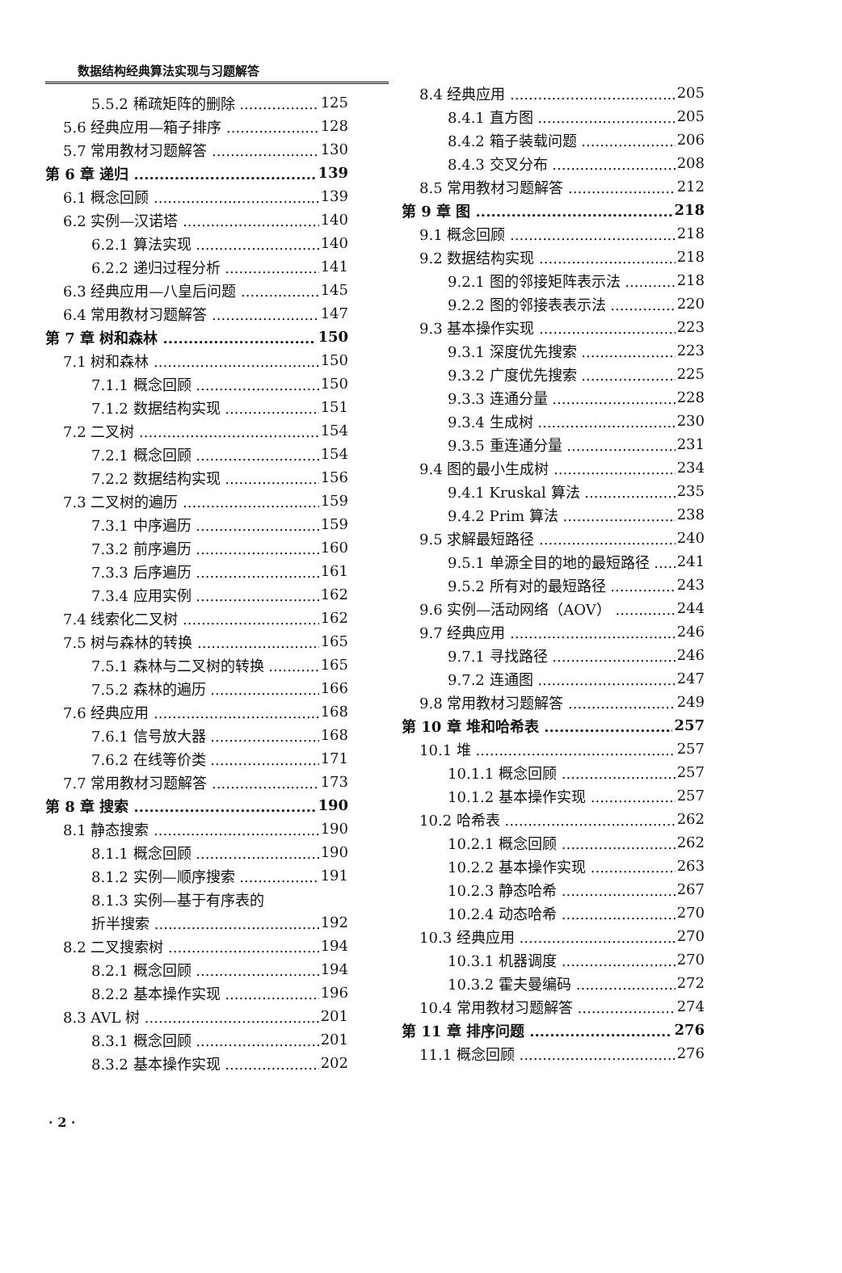数据结构经典算法实现与习题解答
5.5.2 稀疏矩阵的删除 125
5.6 经典应用—箱子排序 128
5.7 常用教材习题解答 130
第 6 章 递归 139
6.1 概念回顾 139
6.2 实例—汉诺塔 140
6.2.1 算法实现 140
6.2.2 递归过程分析 141
6.3 经典应用—八皇后问题 145
6.4 常用教材习题解答 147
第 7 章 树和森林 150
7.1 树和森林 150
7.1.1 概念回顾 150
7.1.2 数据结构实现 151
7.2 二叉树 154
7.2.1 概念回顾 154
7.2.2 数据结构实现 156
7.3 二叉树的遍历 159
7.3.1 中序遍历 159
7.3.2 前序遍历 160
7.3.3 后序遍历 161
7.3.4 应用实例 162
7.4 线索化二叉树 162
7.5 树与森林的转换 165
7.5.1 森林与二叉树的转换 165
7.5.2 森林的遍历 166
7.6 经典应用 168
7.6.1 信号放大器 168
7.6.2 在线等价类 171
7.7 常用教材习题解答 173
第 8 章 搜索 190
8.1 静态搜索 190
8.1.1 概念回顾 190
8.1.2 实例—顺序搜索 191
8.1.3 实例—基于有序表的
折半搜索 192
8.2 二叉搜索树 194
8.2.1 概念回顾 194
8.2.2 基本操作实现 196
8.3 AVL 树 201
8.3.1 概念回顾 201
8.3.2 基本操作实现 202
8.4 经典应用 205
8.4.1 直方图 205
8.4.2 箱子装载问题 206
8.4.3 交叉分布 208
8.5 常用教材习题解答 212
第 9 章 图 218
9.1 概念回顾 218
9.2 数据结构实现 218
9.2.1 图的邻接矩阵表示法 218
9.2.2 图的邻接表表示法 220
9.3 基本操作实现 223
9.3.1 深度优先搜索 223
9.3.2 广度优先搜索 225
9.3.3 连通分量 228
9.3.4 生成树 230
9.3.5 重连通分量 231
9.4 图的最小生成树 234
9.4.1 Kruskal 算法 235
9.4.2 Prim 算法 238
9.5 求解最短路径 240
9.5.1 单源全目的地的最短路径 241
9.5.2 所有对的最短路径 243
9.6 实例—活动网络（AOV） 244
9.7 经典应用 246
9.7.1 寻找路径 246
9.7.2 连通图 247
9.8 常用教材习题解答 249
第 10 章 堆和哈希表 257
10.1 堆 257
10.1.1 概念回顾 257
10.1.2 基本操作实现 257
10.2 哈希表 262
10.2.1 概念回顾 262
10.2.2 基本操作实现 263
10.2.3 静态哈希 267
10.2.4 动态哈希 270
10.3 经典应用 270
10.3.1 机器调度 270
10.3.2 霍夫曼编码 272
10.4 常用教材习题解答 274
第 11 章 排序问题 276
11.1 概念回顾 276
· 2 ·